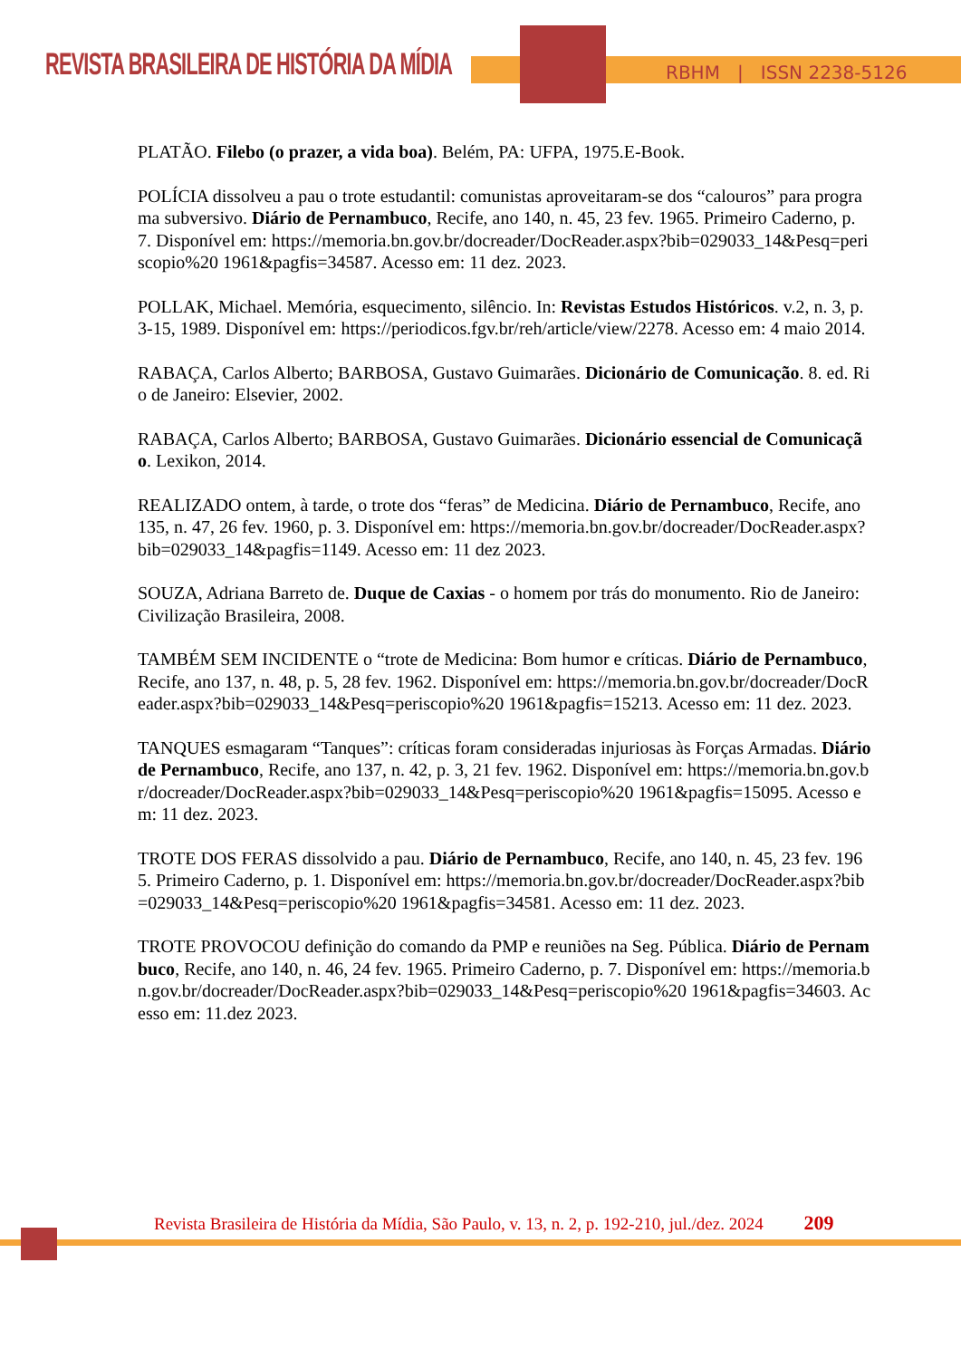REVISTA BRASILEIRA DE HISTÓRIA DA MÍDIA
RBHM | ISSN 2238-5126
PLATÃO. Filebo (o prazer, a vida boa). Belém, PA: UFPA, 1975.E-Book.
POLÍCIA dissolveu a pau o trote estudantil: comunistas aproveitaram-se dos “calouros” para programa subversivo. Diário de Pernambuco, Recife, ano 140, n. 45, 23 fev. 1965. Primeiro Caderno, p. 7. Disponível em: https://memoria.bn.gov.br/docreader/DocReader.aspx?bib=029033_14&Pesq=periscopio%20 1961&pagfis=34587. Acesso em: 11 dez. 2023.
POLLAK, Michael. Memória, esquecimento, silêncio. In: Revistas Estudos Históricos. v.2, n. 3, p. 3-15, 1989. Disponível em: https://periodicos.fgv.br/reh/article/view/2278. Acesso em: 4 maio 2014.
RABAÇA, Carlos Alberto; BARBOSA, Gustavo Guimarães. Dicionário de Comunicação. 8. ed. Rio de Janeiro: Elsevier, 2002.
RABAÇA, Carlos Alberto; BARBOSA, Gustavo Guimarães. Dicionário essencial de Comunicação. Lexikon, 2014.
REALIZADO ontem, à tarde, o trote dos “feras” de Medicina. Diário de Pernambuco, Recife, ano 135, n. 47, 26 fev. 1960, p. 3. Disponível em: https://memoria.bn.gov.br/docreader/DocReader.aspx?bib=029033_14&pagfis=1149. Acesso em: 11 dez 2023.
SOUZA, Adriana Barreto de. Duque de Caxias - o homem por trás do monumento. Rio de Janeiro: Civilização Brasileira, 2008.
TAMBÉM SEM INCIDENTE o “trote de Medicina: Bom humor e críticas. Diário de Pernambuco, Recife, ano 137, n. 48, p. 5, 28 fev. 1962. Disponível em: https://memoria.bn.gov.br/docreader/DocReader.aspx?bib=029033_14&Pesq=periscopio%20 1961&pagfis=15213. Acesso em: 11 dez. 2023.
TANQUES esmagaram “Tanques”: críticas foram consideradas injuriosas às Forças Armadas. Diário de Pernambuco, Recife, ano 137, n. 42, p. 3, 21 fev. 1962. Disponível em: https://memoria.bn.gov.br/docreader/DocReader.aspx?bib=029033_14&Pesq=periscopio%20 1961&pagfis=15095. Acesso em: 11 dez. 2023.
TROTE DOS FERAS dissolvido a pau. Diário de Pernambuco, Recife, ano 140, n. 45, 23 fev. 1965. Primeiro Caderno, p. 1. Disponível em: https://memoria.bn.gov.br/docreader/DocReader.aspx?bib=029033_14&Pesq=periscopio%20 1961&pagfis=34581. Acesso em: 11 dez. 2023.
TROTE PROVOCOU definição do comando da PMP e reuniões na Seg. Pública. Diário de Pernambuco, Recife, ano 140, n. 46, 24 fev. 1965. Primeiro Caderno, p. 7. Disponível em: https://memoria.bn.gov.br/docreader/DocReader.aspx?bib=029033_14&Pesq=periscopio%20 1961&pagfis=34603. Acesso em: 11.dez 2023.
Revista Brasileira de História da Mídia, São Paulo, v. 13, n. 2, p. 192-210, jul./dez. 2024 209